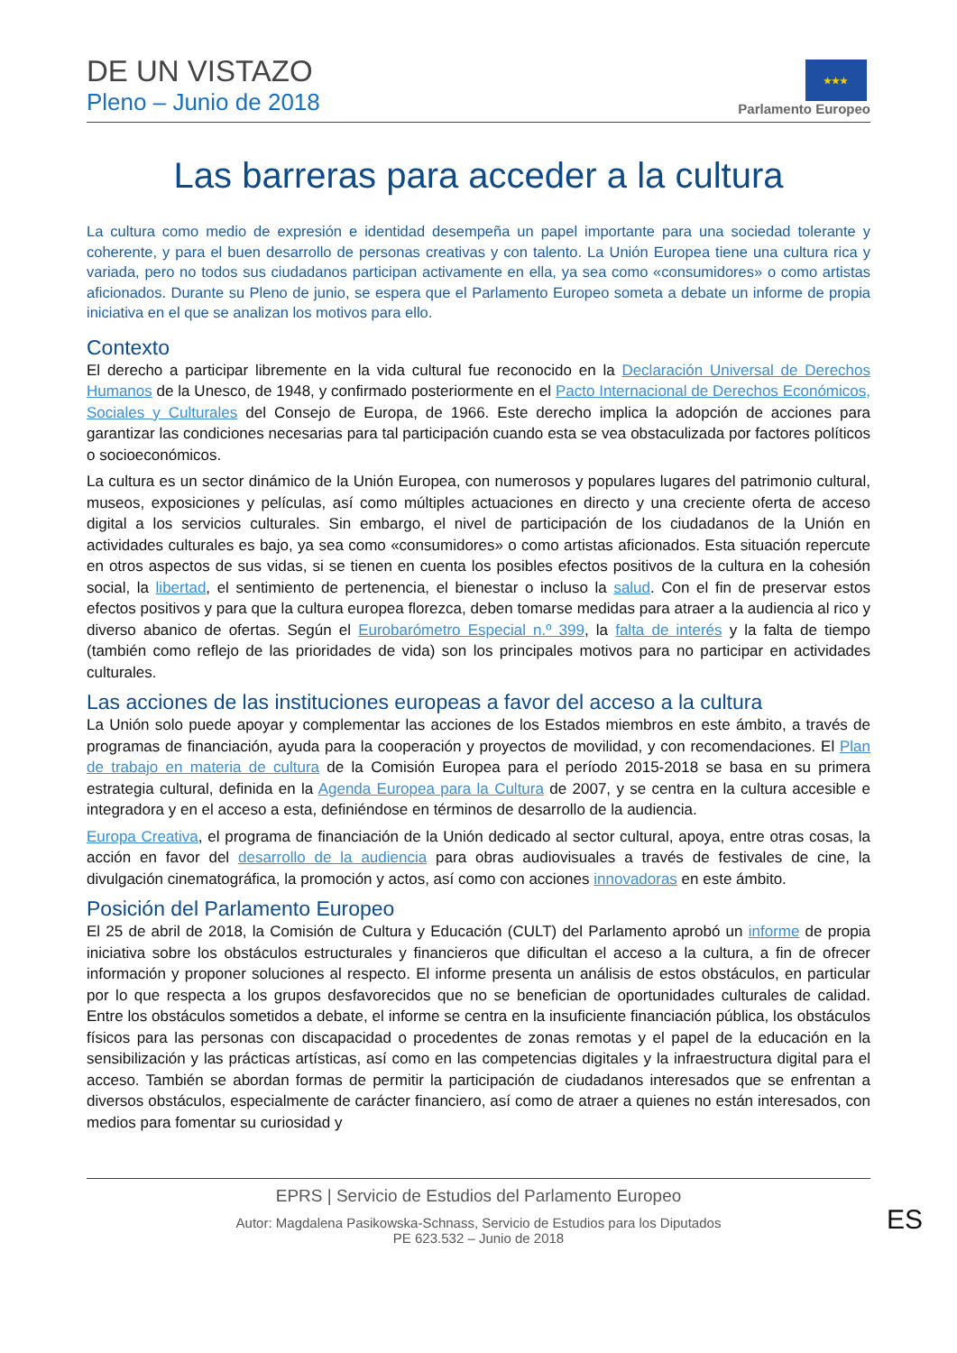DE UN VISTAZO
Pleno – Junio de 2018
★★★
Parlamento Europeo
Las barreras para acceder a la cultura
La cultura como medio de expresión e identidad desempeña un papel importante para una sociedad tolerante y coherente, y para el buen desarrollo de personas creativas y con talento. La Unión Europea tiene una cultura rica y variada, pero no todos sus ciudadanos participan activamente en ella, ya sea como «consumidores» o como artistas aficionados. Durante su Pleno de junio, se espera que el Parlamento Europeo someta a debate un informe de propia iniciativa en el que se analizan los motivos para ello.
Contexto
El derecho a participar libremente en la vida cultural fue reconocido en la Declaración Universal de Derechos Humanos de la Unesco, de 1948, y confirmado posteriormente en el Pacto Internacional de Derechos Económicos, Sociales y Culturales del Consejo de Europa, de 1966. Este derecho implica la adopción de acciones para garantizar las condiciones necesarias para tal participación cuando esta se vea obstaculizada por factores políticos o socioeconómicos.
La cultura es un sector dinámico de la Unión Europea, con numerosos y populares lugares del patrimonio cultural, museos, exposiciones y películas, así como múltiples actuaciones en directo y una creciente oferta de acceso digital a los servicios culturales. Sin embargo, el nivel de participación de los ciudadanos de la Unión en actividades culturales es bajo, ya sea como «consumidores» o como artistas aficionados. Esta situación repercute en otros aspectos de sus vidas, si se tienen en cuenta los posibles efectos positivos de la cultura en la cohesión social, la libertad, el sentimiento de pertenencia, el bienestar o incluso la salud. Con el fin de preservar estos efectos positivos y para que la cultura europea florezca, deben tomarse medidas para atraer a la audiencia al rico y diverso abanico de ofertas. Según el Eurobarómetro Especial n.º 399, la falta de interés y la falta de tiempo (también como reflejo de las prioridades de vida) son los principales motivos para no participar en actividades culturales.
Las acciones de las instituciones europeas a favor del acceso a la cultura
La Unión solo puede apoyar y complementar las acciones de los Estados miembros en este ámbito, a través de programas de financiación, ayuda para la cooperación y proyectos de movilidad, y con recomendaciones. El Plan de trabajo en materia de cultura de la Comisión Europea para el período 2015-2018 se basa en su primera estrategia cultural, definida en la Agenda Europea para la Cultura de 2007, y se centra en la cultura accesible e integradora y en el acceso a esta, definiéndose en términos de desarrollo de la audiencia.
Europa Creativa, el programa de financiación de la Unión dedicado al sector cultural, apoya, entre otras cosas, la acción en favor del desarrollo de la audiencia para obras audiovisuales a través de festivales de cine, la divulgación cinematográfica, la promoción y actos, así como con acciones innovadoras en este ámbito.
Posición del Parlamento Europeo
El 25 de abril de 2018, la Comisión de Cultura y Educación (CULT) del Parlamento aprobó un informe de propia iniciativa sobre los obstáculos estructurales y financieros que dificultan el acceso a la cultura, a fin de ofrecer información y proponer soluciones al respecto. El informe presenta un análisis de estos obstáculos, en particular por lo que respecta a los grupos desfavorecidos que no se benefician de oportunidades culturales de calidad. Entre los obstáculos sometidos a debate, el informe se centra en la insuficiente financiación pública, los obstáculos físicos para las personas con discapacidad o procedentes de zonas remotas y el papel de la educación en la sensibilización y las prácticas artísticas, así como en las competencias digitales y la infraestructura digital para el acceso. También se abordan formas de permitir la participación de ciudadanos interesados que se enfrentan a diversos obstáculos, especialmente de carácter financiero, así como de atraer a quienes no están interesados, con medios para fomentar su curiosidad y
EPRS | Servicio de Estudios del Parlamento Europeo
Autor: Magdalena Pasikowska-Schnass, Servicio de Estudios para los Diputados
PE 623.532 – Junio de 2018
ES